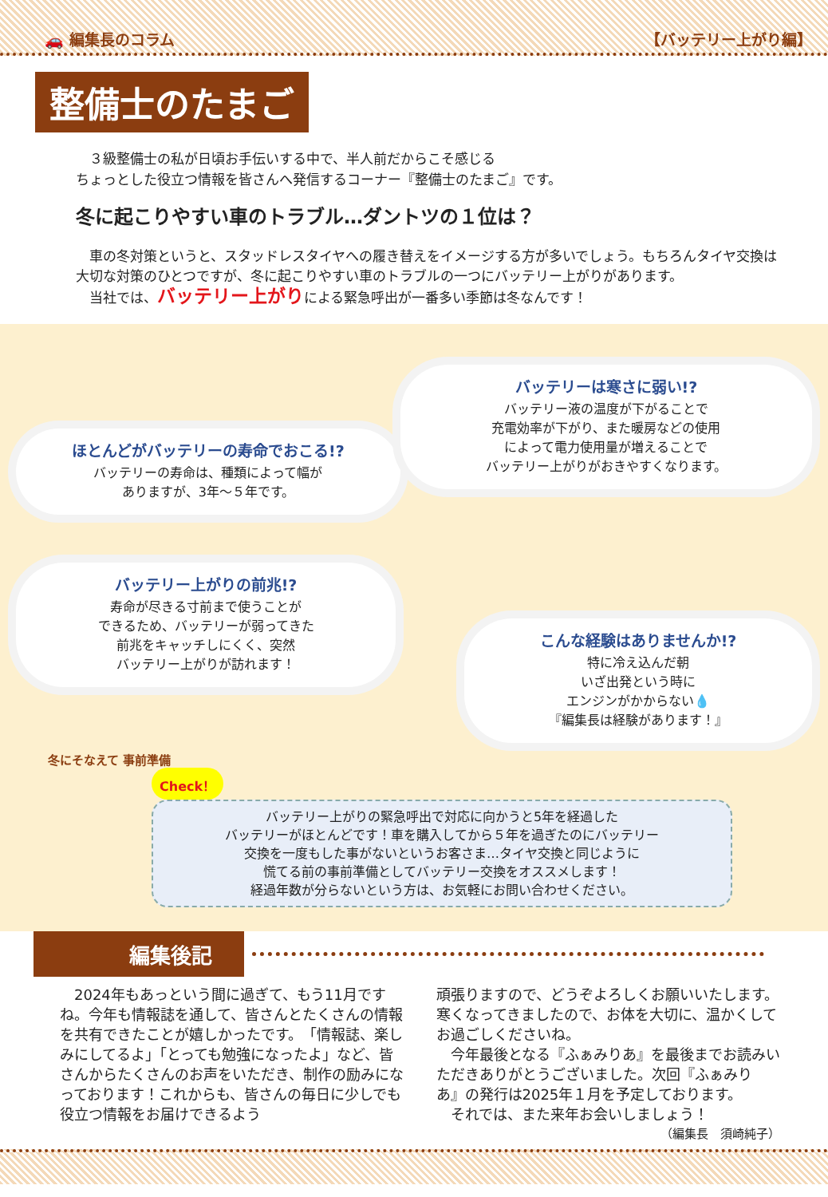🚗 編集長のコラム 【バッテリー上がり編】
整備士のたまご
　３級整備士の私が日頃お手伝いする中で、半人前だからこそ感じる
ちょっとした役立つ情報を皆さんへ発信するコーナー『整備士のたまご』です。
冬に起こりやすい車のトラブル…ダントツの１位は？
　車の冬対策というと、スタッドレスタイヤへの履き替えをイメージする方が多いでしょう。もちろんタイヤ交換は大切な対策のひとつですが、冬に起こりやすい車のトラブルの一つにバッテリー上がりがあります。
　当社では、バッテリー上がりによる緊急呼出が一番多い季節は冬なんです！
ほとんどがバッテリーの寿命でおこる!?
バッテリーの寿命は、種類によって幅が
ありますが、3年～５年です。
バッテリーは寒さに弱い!?
バッテリー液の温度が下がることで
充電効率が下がり、また暖房などの使用
によって電力使用量が増えることで
バッテリー上がりがおきやすくなります。
バッテリー上がりの前兆!?
寿命が尽きる寸前まで使うことが
できるため、バッテリーが弱ってきた
前兆をキャッチしにくく、突然
バッテリー上がりが訪れます！
こんな経験はありませんか!?
特に冷え込んだ朝
いざ出発という時に
エンジンがかからない💧
『編集長は経験があります！』
冬にそなえて 事前準備
Check！
バッテリー上がりの緊急呼出で対応に向かうと5年を経過した
バッテリーがほとんどです！車を購入してから５年を過ぎたのにバッテリー
交換を一度もした事がないというお客さま…タイヤ交換と同じように
慌てる前の事前準備としてバッテリー交換をオススメします！
経過年数が分らないという方は、お気軽にお問い合わせください。
編集後記
　2024年もあっという間に過ぎて、もう11月ですね。今年も情報誌を通して、皆さんとたくさんの情報を共有できたことが嬉しかったです。　「情報誌、楽しみにしてるよ」「とっても勉強になったよ」など、皆さんからたくさんのお声をいただき、制作の励みになっております！これからも、皆さんの毎日に少しでも役立つ情報をお届けできるよう
頑張りますので、どうぞよろしくお願いいたします。　寒くなってきましたので、お体を大切に、温かくしてお過ごしくださいね。
　今年最後となる『ふぁみりあ』を最後までお読みいただきありがとうございました。次回『ふぁみりあ』の発行は2025年１月を予定しております。
　それでは、また来年お会いしましょう！
（編集長　須崎純子）